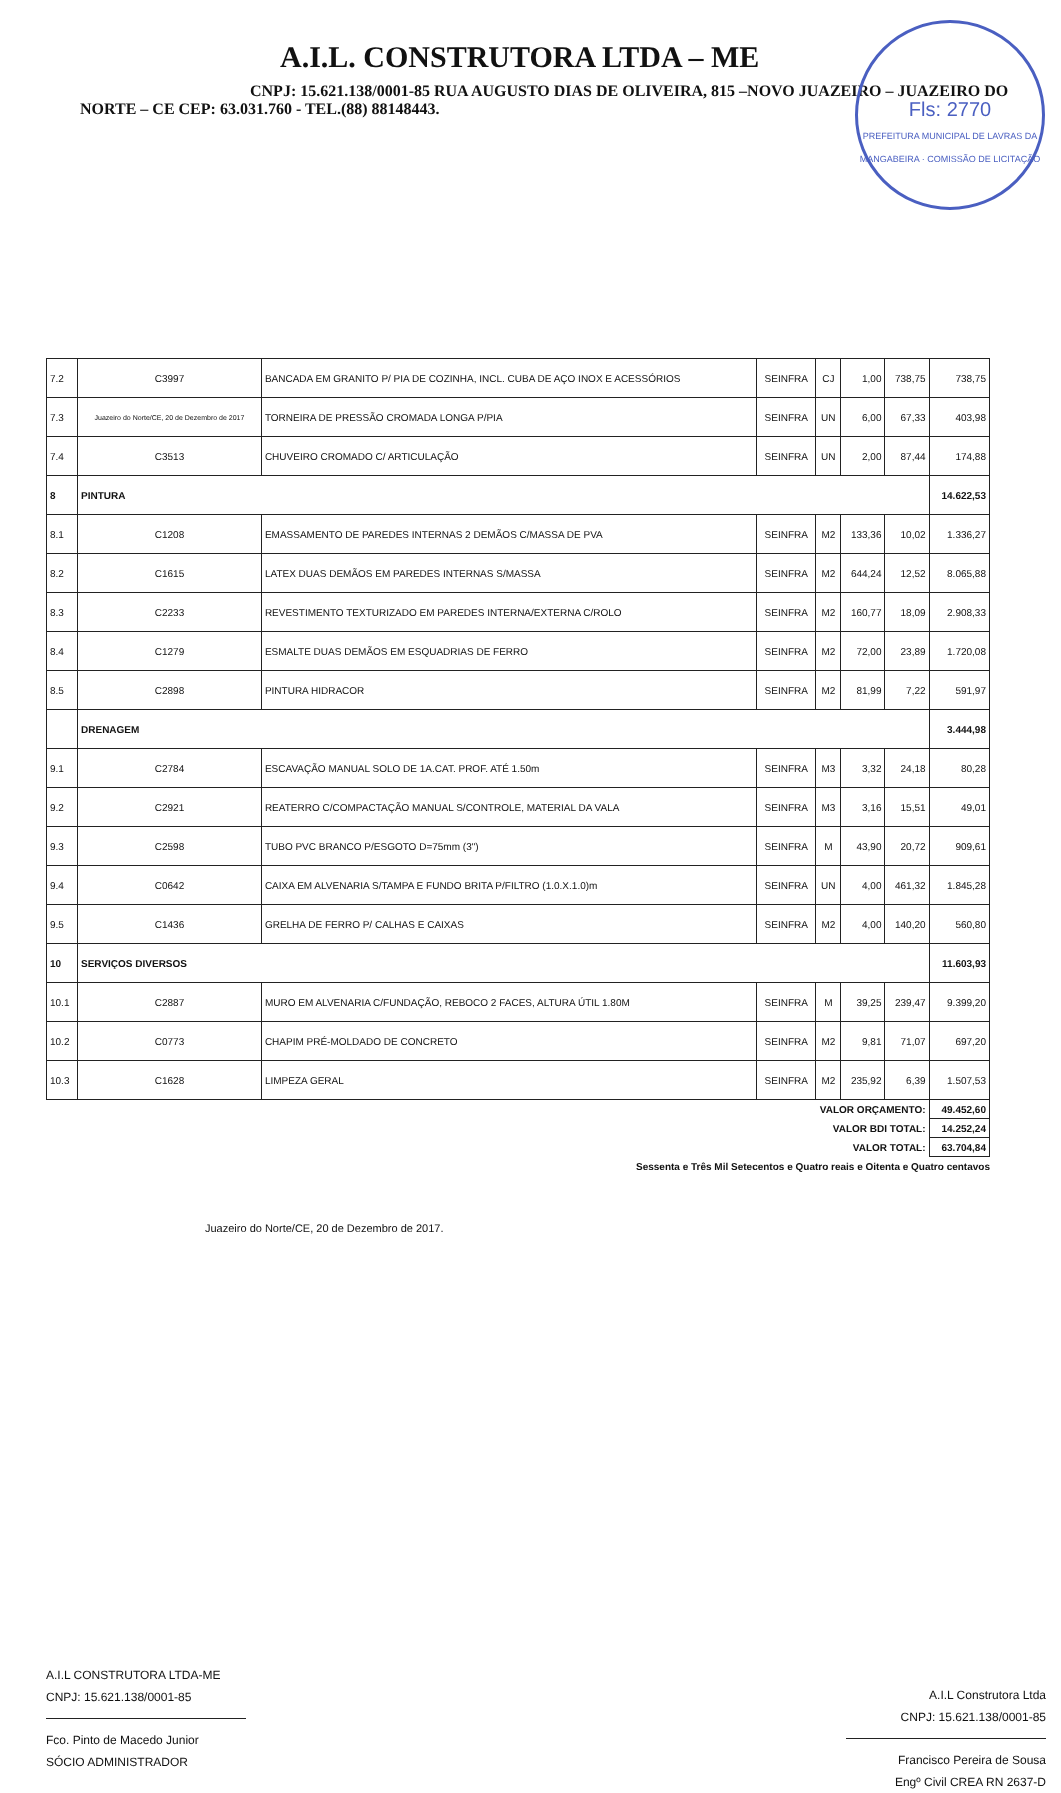A.I.L. CONSTRUTORA LTDA – ME
CNPJ: 15.621.138/0001-85 RUA AUGUSTO DIAS DE OLIVEIRA, 815 –NOVO JUAZEIRO – JUAZEIRO DO NORTE – CE CEP: 63.031.760 - TEL.(88) 88148443.
Fls: 2770
PREFEITURA MUNICIPAL DE LAVRAS DA MANGABEIRA · COMISSÃO DE LICITAÇÃO
| 7.2 | C3997 | BANCADA EM GRANITO P/ PIA DE COZINHA, INCL. CUBA DE AÇO INOX E ACESSÓRIOS | SEINFRA | CJ | 1,00 | 738,75 | 738,75 |
| 7.3 | Juazeiro do Norte/CE, 20 de Dezembro de 2017 | TORNEIRA DE PRESSÃO CROMADA LONGA P/PIA | SEINFRA | UN | 6,00 | 67,33 | 403,98 |
| 7.4 | C3513 | CHUVEIRO CROMADO C/ ARTICULAÇÃO | SEINFRA | UN | 2,00 | 87,44 | 174,88 |
| 8 | PINTURA | | | | | | 14.622,53 |
| 8.1 | C1208 | EMASSAMENTO DE PAREDES INTERNAS 2 DEMÃOS C/MASSA DE PVA | SEINFRA | M2 | 133,36 | 10,02 | 1.336,27 |
| 8.2 | C1615 | LATEX DUAS DEMÃOS EM PAREDES INTERNAS S/MASSA | SEINFRA | M2 | 644,24 | 12,52 | 8.065,88 |
| 8.3 | C2233 | REVESTIMENTO TEXTURIZADO EM PAREDES INTERNA/EXTERNA C/ROLO | SEINFRA | M2 | 160,77 | 18,09 | 2.908,33 |
| 8.4 | C1279 | ESMALTE DUAS DEMÃOS EM ESQUADRIAS DE FERRO | SEINFRA | M2 | 72,00 | 23,89 | 1.720,08 |
| 8.5 | C2898 | PINTURA HIDRACOR | SEINFRA | M2 | 81,99 | 7,22 | 591,97 |
| | DRENAGEM | | | | | | 3.444,98 |
| 9.1 | C2784 | ESCAVAÇÃO MANUAL SOLO DE 1A.CAT. PROF. ATÉ 1.50m | SEINFRA | M3 | 3,32 | 24,18 | 80,28 |
| 9.2 | C2921 | REATERRO C/COMPACTAÇÃO MANUAL S/CONTROLE, MATERIAL DA VALA | SEINFRA | M3 | 3,16 | 15,51 | 49,01 |
| 9.3 | C2598 | TUBO PVC BRANCO P/ESGOTO D=75mm (3") | SEINFRA | M | 43,90 | 20,72 | 909,61 |
| 9.4 | C0642 | CAIXA EM ALVENARIA S/TAMPA E FUNDO BRITA P/FILTRO (1.0.X.1.0)m | SEINFRA | UN | 4,00 | 461,32 | 1.845,28 |
| 9.5 | C1436 | GRELHA DE FERRO P/ CALHAS E CAIXAS | SEINFRA | M2 | 4,00 | 140,20 | 560,80 |
| 10 | SERVIÇOS DIVERSOS | | | | | | 11.603,93 |
| 10.1 | C2887 | MURO EM ALVENARIA C/FUNDAÇÃO, REBOCO 2 FACES, ALTURA ÚTIL 1.80M | SEINFRA | M | 39,25 | 239,47 | 9.399,20 |
| 10.2 | C0773 | CHAPIM PRÉ-MOLDADO DE CONCRETO | SEINFRA | M2 | 9,81 | 71,07 | 697,20 |
| 10.3 | C1628 | LIMPEZA GERAL | SEINFRA | M2 | 235,92 | 6,39 | 1.507,53 |
| VALOR ORÇAMENTO: | | | | | | | 49.452,60 |
| VALOR BDI TOTAL: | | | | | | | 14.252,24 |
| VALOR TOTAL: | | | | | | | 63.704,84 |
Sessenta e Três Mil Setecentos e Quatro reais e Oitenta e Quatro centavos
Juazeiro do Norte/CE, 20 de Dezembro de 2017.
A.I.L CONSTRUTORA LTDA-ME
CNPJ: 15.621.138/0001-85
Fco. Pinto de Macedo Junior
SÓCIO ADMINISTRADOR
A.I.L Construtora Ltda
CNPJ: 15.621.138/0001-85
Francisco Pereira de Sousa
Engº Civil CREA RN 2637-D